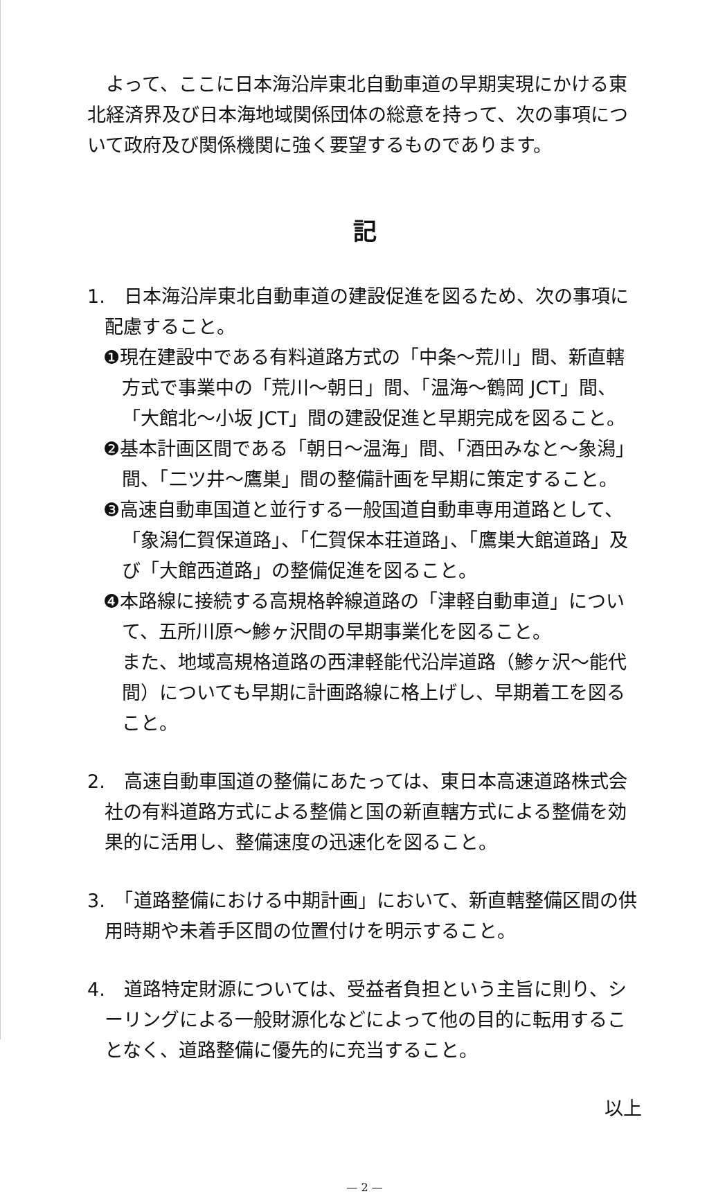よって、ここに日本海沿岸東北自動車道の早期実現にかける東北経済界及び日本海地域関係団体の総意を持って、次の事項について政府及び関係機関に強く要望するものであります。
記
1.　日本海沿岸東北自動車道の建設促進を図るため、次の事項に配慮すること。
❶現在建設中である有料道路方式の「中条～荒川」間、新直轄方式で事業中の「荒川～朝日」間、「温海～鶴岡 JCT」間、「大館北～小坂 JCT」間の建設促進と早期完成を図ること。
❷基本計画区間である「朝日～温海」間、「酒田みなと～象潟」間、「二ツ井～鷹巣」間の整備計画を早期に策定すること。
❸高速自動車国道と並行する一般国道自動車専用道路として、「象潟仁賀保道路」、「仁賀保本荘道路」、「鷹巣大館道路」及び「大館西道路」の整備促進を図ること。
❹本路線に接続する高規格幹線道路の「津軽自動車道」について、五所川原～鯵ヶ沢間の早期事業化を図ること。
また、地域高規格道路の西津軽能代沿岸道路（鯵ヶ沢～能代間）についても早期に計画路線に格上げし、早期着工を図ること。
2.　高速自動車国道の整備にあたっては、東日本高速道路株式会社の有料道路方式による整備と国の新直轄方式による整備を効果的に活用し、整備速度の迅速化を図ること。
3.　「道路整備における中期計画」において、新直轄整備区間の供用時期や未着手区間の位置付けを明示すること。
4.　道路特定財源については、受益者負担という主旨に則り、シーリングによる一般財源化などによって他の目的に転用することなく、道路整備に優先的に充当すること。
以上
— 2 —